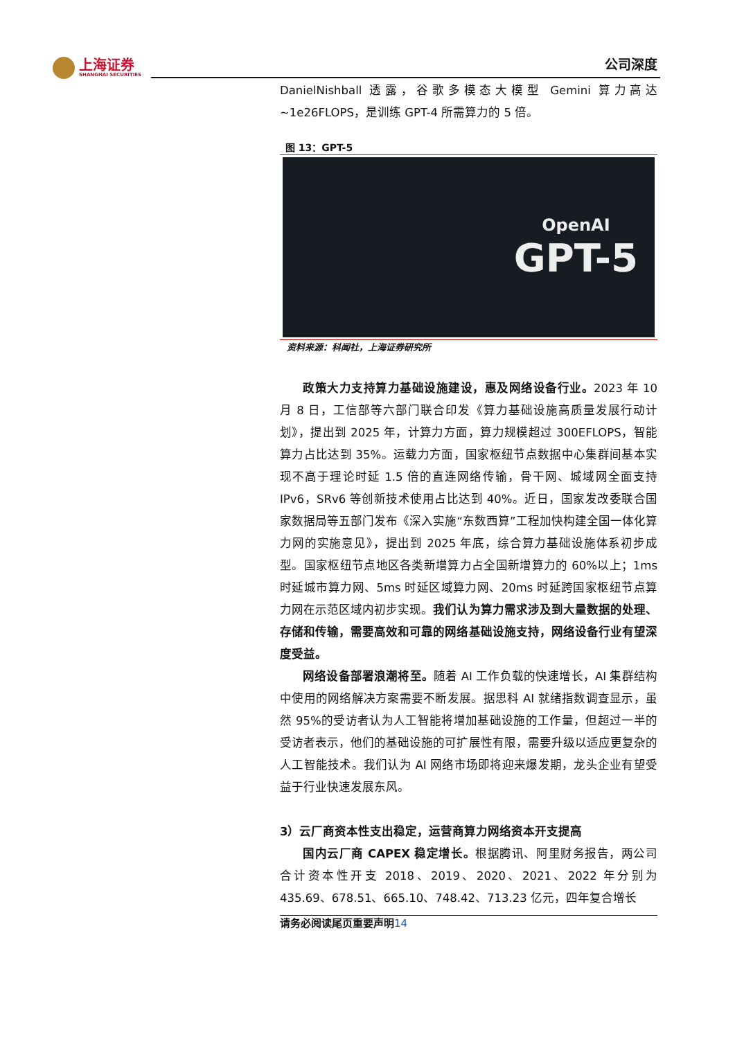上海证券
SHANGHAI SECURITIES
公司深度
DanielNishball 透露，谷歌多模态大模型 Gemini 算力高达~1e26FLOPS，是训练 GPT-4 所需算力的 5 倍。
图 13：GPT-5
OpenAI
GPT-5
资料来源：科闻社，上海证券研究所
政策大力支持算力基础设施建设，惠及网络设备行业。2023 年 10 月 8 日，工信部等六部门联合印发《算力基础设施高质量发展行动计划》，提出到 2025 年，计算力方面，算力规模超过 300EFLOPS，智能算力占比达到 35%。运载力方面，国家枢纽节点数据中心集群间基本实现不高于理论时延 1.5 倍的直连网络传输，骨干网、城域网全面支持 IPv6，SRv6 等创新技术使用占比达到 40%。近日，国家发改委联合国家数据局等五部门发布《深入实施“东数西算”工程加快构建全国一体化算力网的实施意见》，提出到 2025 年底，综合算力基础设施体系初步成型。国家枢纽节点地区各类新增算力占全国新增算力的 60%以上；1ms 时延城市算力网、5ms 时延区域算力网、20ms 时延跨国家枢纽节点算力网在示范区域内初步实现。我们认为算力需求涉及到大量数据的处理、存储和传输，需要高效和可靠的网络基础设施支持，网络设备行业有望深度受益。
网络设备部署浪潮将至。随着 AI 工作负载的快速增长，AI 集群结构中使用的网络解决方案需要不断发展。据思科 AI 就绪指数调查显示，虽然 95%的受访者认为人工智能将增加基础设施的工作量，但超过一半的受访者表示，他们的基础设施的可扩展性有限，需要升级以适应更复杂的人工智能技术。我们认为 AI 网络市场即将迎来爆发期，龙头企业有望受益于行业快速发展东风。
3）云厂商资本性支出稳定，运营商算力网络资本开支提高
国内云厂商 CAPEX 稳定增长。根据腾讯、阿里财务报告，两公司合计资本性开支 2018、2019、2020、2021、2022 年分别为 435.69、678.51、665.10、748.42、713.23 亿元，四年复合增长
请务必阅读尾页重要声明14